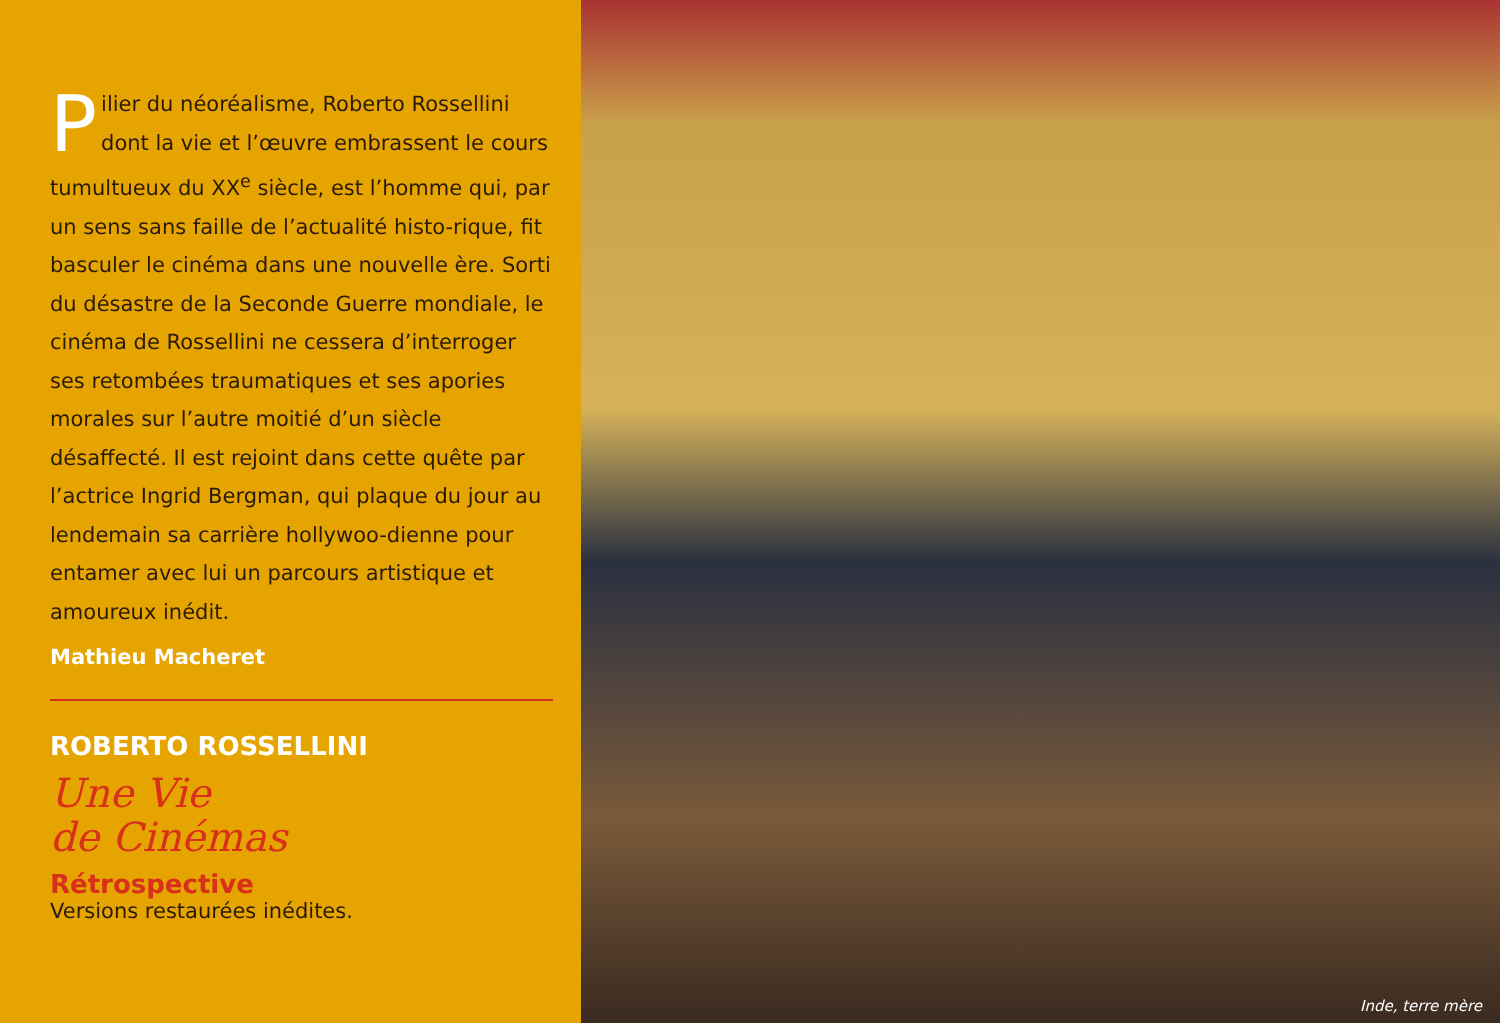Pilier du néoréalisme, Roberto Rossellini dont la vie et l’œuvre embrassent le cours tumultueux du XX<sup>e</sup> siècle, est l’homme qui, par un sens sans faille de l’actualité histo-rique, fit basculer le cinéma dans une nouvelle ère. Sorti du désastre de la Seconde Guerre mondiale, le cinéma de Rossellini ne cessera d’interroger ses retombées traumatiques et ses apories morales sur l’autre moitié d’un siècle désaffecté. Il est rejoint dans cette quête par l’actrice Ingrid Bergman, qui plaque du jour au lendemain sa carrière hollywoo-dienne pour entamer avec lui un parcours artistique et amoureux inédit.
Mathieu Macheret
ROBERTO ROSSELLINI
Une Vie
de Cinémas
Rétrospective
Versions restaurées inédites.
Inde, terre mère